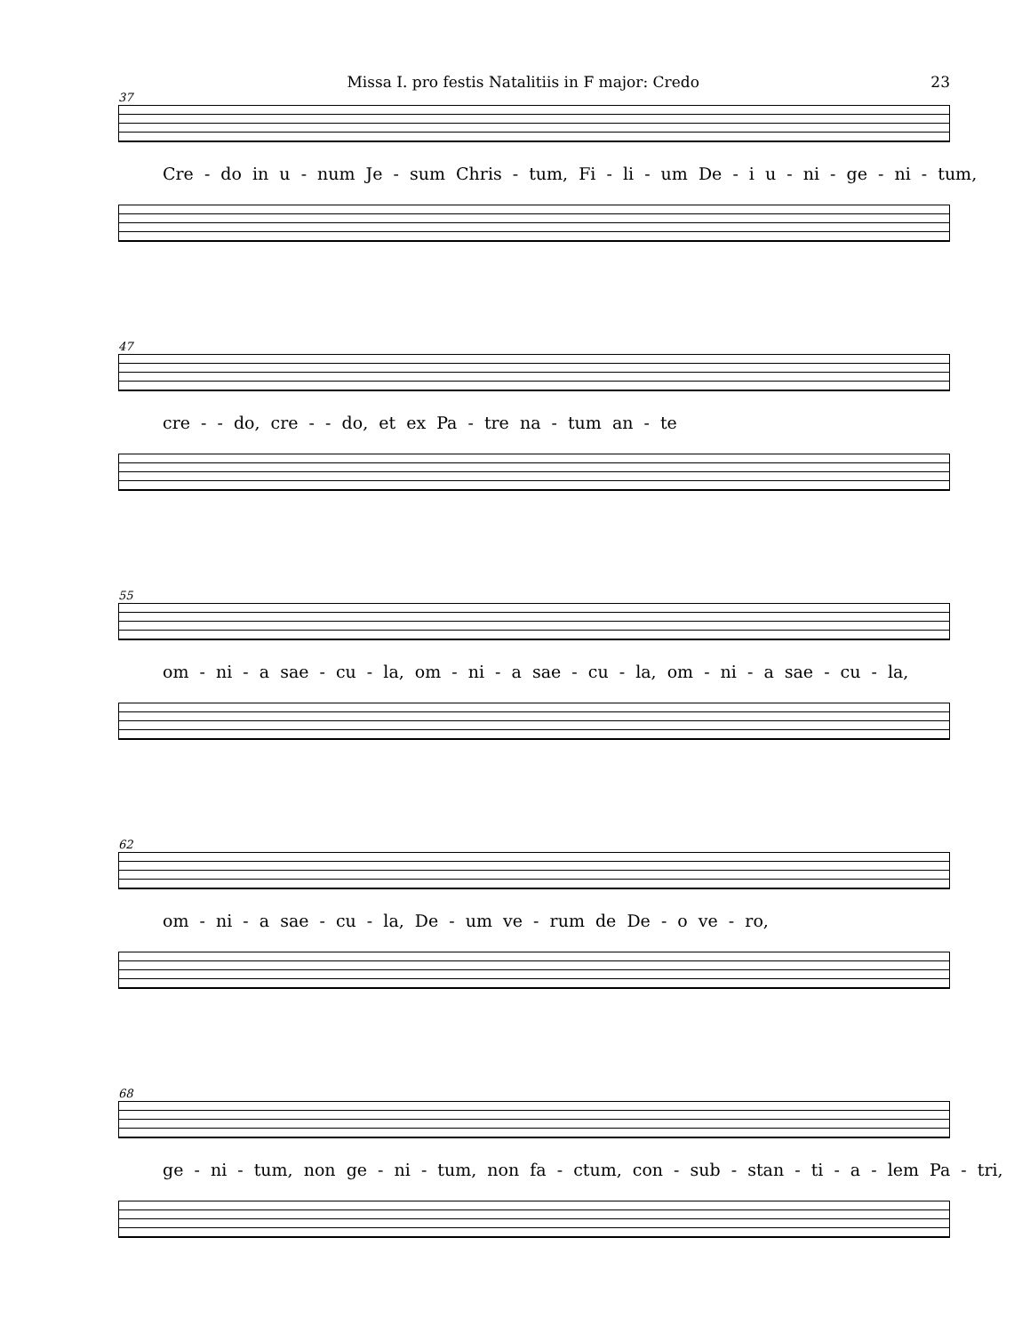Missa I. pro festis Natalitiis in F major: Credo 23
37
Cre - do in u - num Je - sum Chris - tum, Fi - li - um De - i u - ni - ge - ni - tum,
47
cre - - do, cre - - do, et ex Pa - tre na - tum an - te
55
om - ni - a sae - cu - la, om - ni - a sae - cu - la, om - ni - a sae - cu - la,
62
om - ni - a sae - cu - la, De - um ve - rum de De - o ve - ro,
68
ge - ni - tum, non ge - ni - tum, non fa - ctum, con - sub - stan - ti - a - lem Pa - tri,